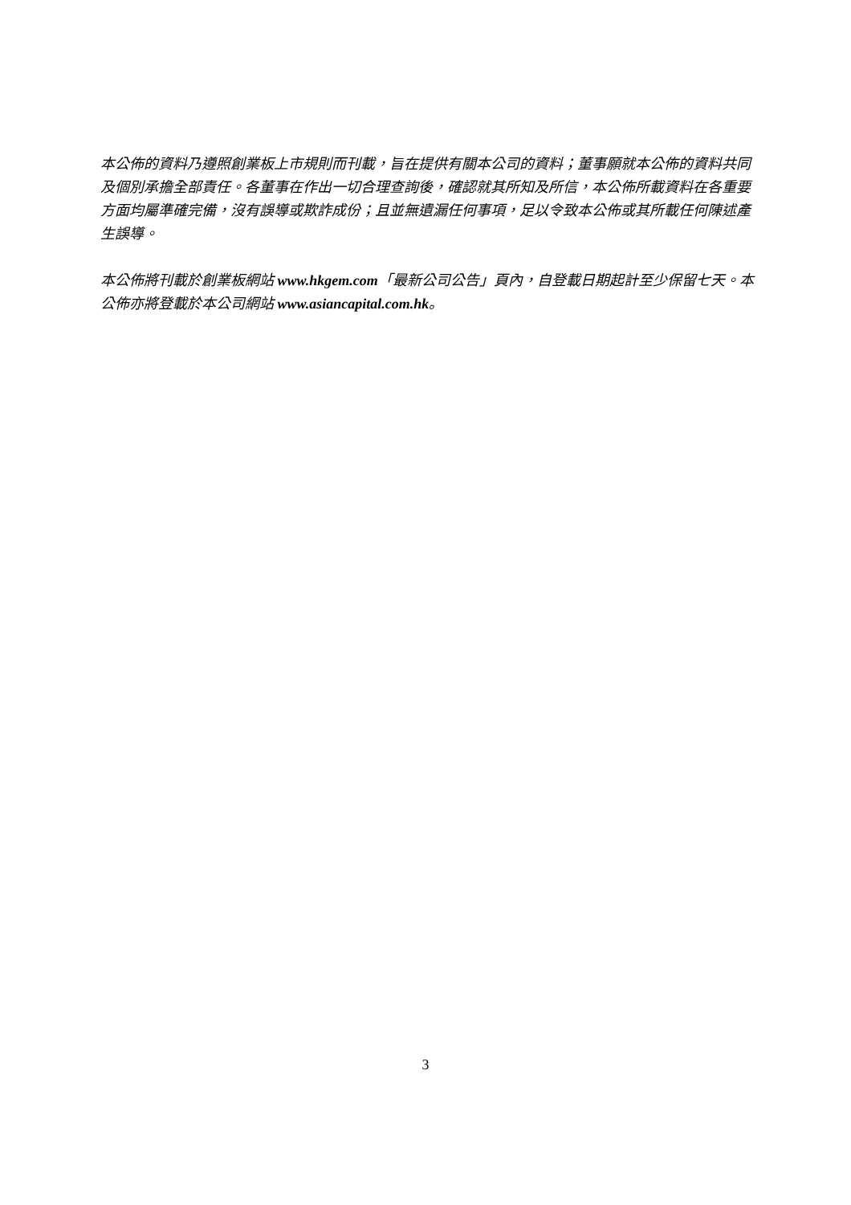本公佈的資料乃遵照創業板上市規則而刊載，旨在提供有關本公司的資料；董事願就本公佈的資料共同及個別承擔全部責任。各董事在作出一切合理查詢後，確認就其所知及所信，本公佈所載資料在各重要方面均屬準確完備，沒有誤導或欺詐成份；且並無遺漏任何事項，足以令致本公佈或其所載任何陳述產生誤導。
本公佈將刊載於創業板網站 www.hkgem.com「最新公司公告」頁內，自登載日期起計至少保留七天。本公佈亦將登載於本公司網站 www.asiancapital.com.hk。
3